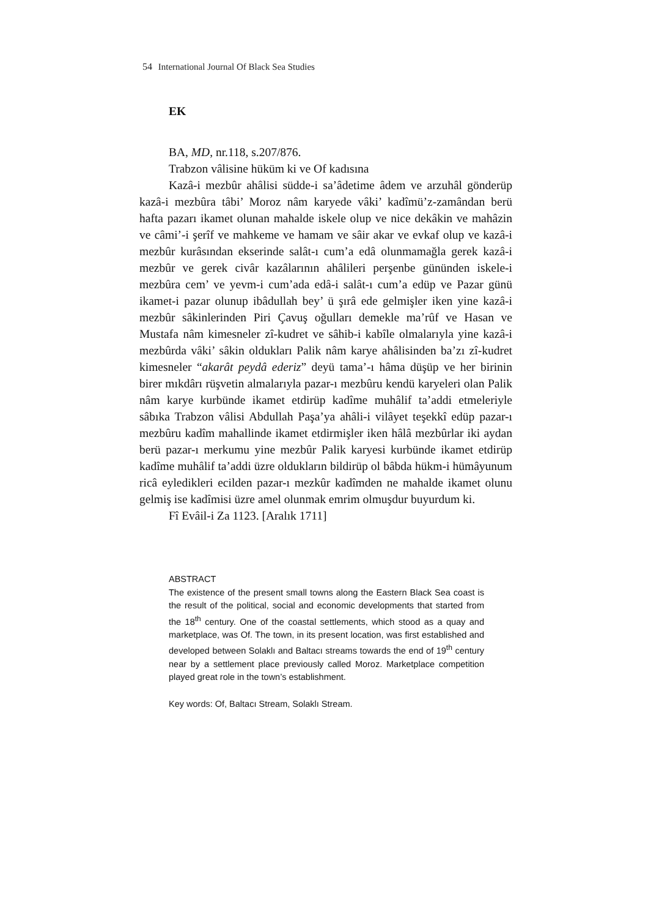54 International Journal Of Black Sea Studies
EK
BA, MD, nr.118, s.207/876.
Trabzon vâlisine hüküm ki ve Of kadısına
Kazâ-i mezbûr ahâlisi südde-i sa’âdetime âdem ve arzuhâl gönderüp kazâ-i mezbûra tâbi’ Moroz nâm karyede vâki’ kadîmü’z-zamândan berü hafta pazarı ikamet olunan mahalde iskele olup ve nice dekâkin ve mahâzin ve câmi’-i şerîf ve mahkeme ve hamam ve sâir akar ve evkaf olup ve kazâ-i mezbûr kurâsından ekserinde salât-ı cum’a edâ olunmamağla gerek kazâ-i mezbûr ve gerek civâr kazâlarının ahâlileri perşenbe gününden iskele-i mezbûra cem’ ve yevm-i cum’ada edâ-i salât-ı cum’a edüp ve Pazar günü ikamet-i pazar olunup ibâdullah bey’ ü şırâ ede gelmişler iken yine kazâ-i mezbûr sâkinlerinden Piri Çavuş oğulları demekle ma’rûf ve Hasan ve Mustafa nâm kimesneler zî-kudret ve sâhib-i kabîle olmalarıyla yine kazâ-i mezbûrda vâki’ sâkin oldukları Palik nâm karye ahâlisinden ba’zı zî-kudret kimesneler “akarât peydâ ederiz” deyü tama’-ı hâma düşüp ve her birinin birer mıkdârı rüşvetin almalarıyla pazar-ı mezbûru kendü karyeleri olan Palik nâm karye kurbünde ikamet etdirüp kadîme muhâlif ta’addi etmeleriyle sâbıka Trabzon vâlisi Abdullah Paşa’ya ahâli-i vilâyet teşekkî edüp pazar-ı mezbûru kadîm mahallinde ikamet etdirmişler iken hâlâ mezbûrlar iki aydan berü pazar-ı merkumu yine mezbûr Palik karyesi kurbünde ikamet etdirüp kadîme muhâlif ta’addi üzre oldukların bildirüp ol bâbda hükm-i hümâyunum ricâ eyledikleri ecilden pazar-ı mezkûr kadîmden ne mahalde ikamet olunu gelmiş ise kadîmisi üzre amel olunmak emrim olmuşdur buyurdum ki.
Fî Evâil-i Za 1123. [Aralık 1711]
ABSTRACT
The existence of the present small towns along the Eastern Black Sea coast is the result of the political, social and economic developments that started from the 18<sup>th</sup> century. One of the coastal settlements, which stood as a quay and marketplace, was Of. The town, in its present location, was first established and developed between Solaklı and Baltacı streams towards the end of 19<sup>th</sup> century near by a settlement place previously called Moroz. Marketplace competition played great role in the town’s establishment.
Key words: Of, Baltacı Stream, Solaklı Stream.